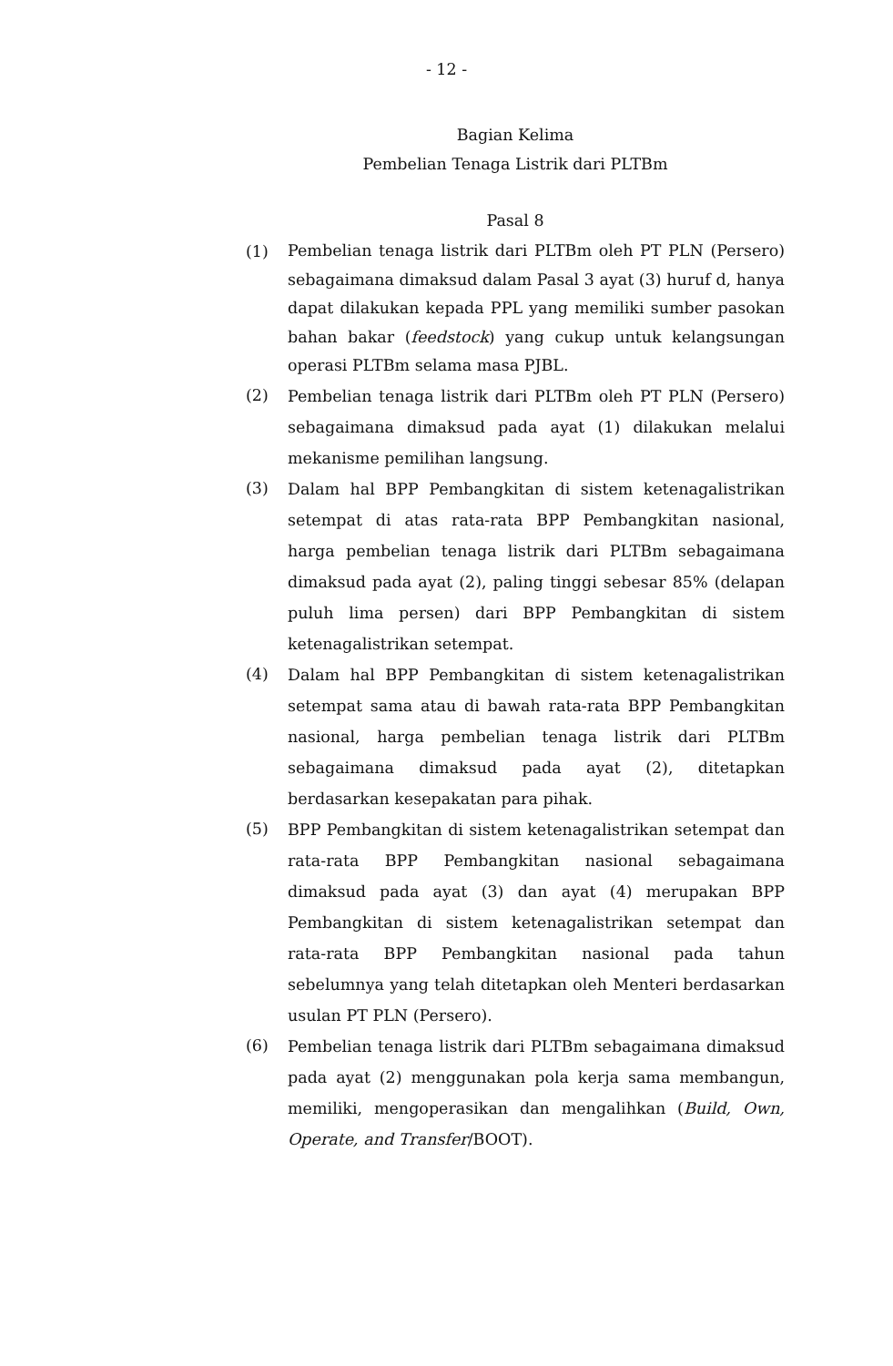- 12 -
Bagian Kelima
Pembelian Tenaga Listrik dari PLTBm
Pasal 8
(1)
Pembelian tenaga listrik dari PLTBm oleh PT PLN (Persero) sebagaimana dimaksud dalam Pasal 3 ayat (3) huruf d, hanya dapat dilakukan kepada PPL yang memiliki sumber pasokan bahan bakar (feedstock) yang cukup untuk kelangsungan operasi PLTBm selama masa PJBL.
(2)
Pembelian tenaga listrik dari PLTBm oleh PT PLN (Persero) sebagaimana dimaksud pada ayat (1) dilakukan melalui mekanisme pemilihan langsung.
(3)
Dalam hal BPP Pembangkitan di sistem ketenagalistrikan setempat di atas rata-rata BPP Pembangkitan nasional, harga pembelian tenaga listrik dari PLTBm sebagaimana dimaksud pada ayat (2), paling tinggi sebesar 85% (delapan puluh lima persen) dari BPP Pembangkitan di sistem ketenagalistrikan setempat.
(4)
Dalam hal BPP Pembangkitan di sistem ketenagalistrikan setempat sama atau di bawah rata-rata BPP Pembangkitan nasional, harga pembelian tenaga listrik dari PLTBm sebagaimana dimaksud pada ayat (2), ditetapkan berdasarkan kesepakatan para pihak.
(5)
BPP Pembangkitan di sistem ketenagalistrikan setempat dan rata-rata BPP Pembangkitan nasional sebagaimana dimaksud pada ayat (3) dan ayat (4) merupakan BPP Pembangkitan di sistem ketenagalistrikan setempat dan rata-rata BPP Pembangkitan nasional pada tahun sebelumnya yang telah ditetapkan oleh Menteri berdasarkan usulan PT PLN (Persero).
(6)
Pembelian tenaga listrik dari PLTBm sebagaimana dimaksud pada ayat (2) menggunakan pola kerja sama membangun, memiliki, mengoperasikan dan mengalihkan (Build, Own, Operate, and Transfer/BOOT).